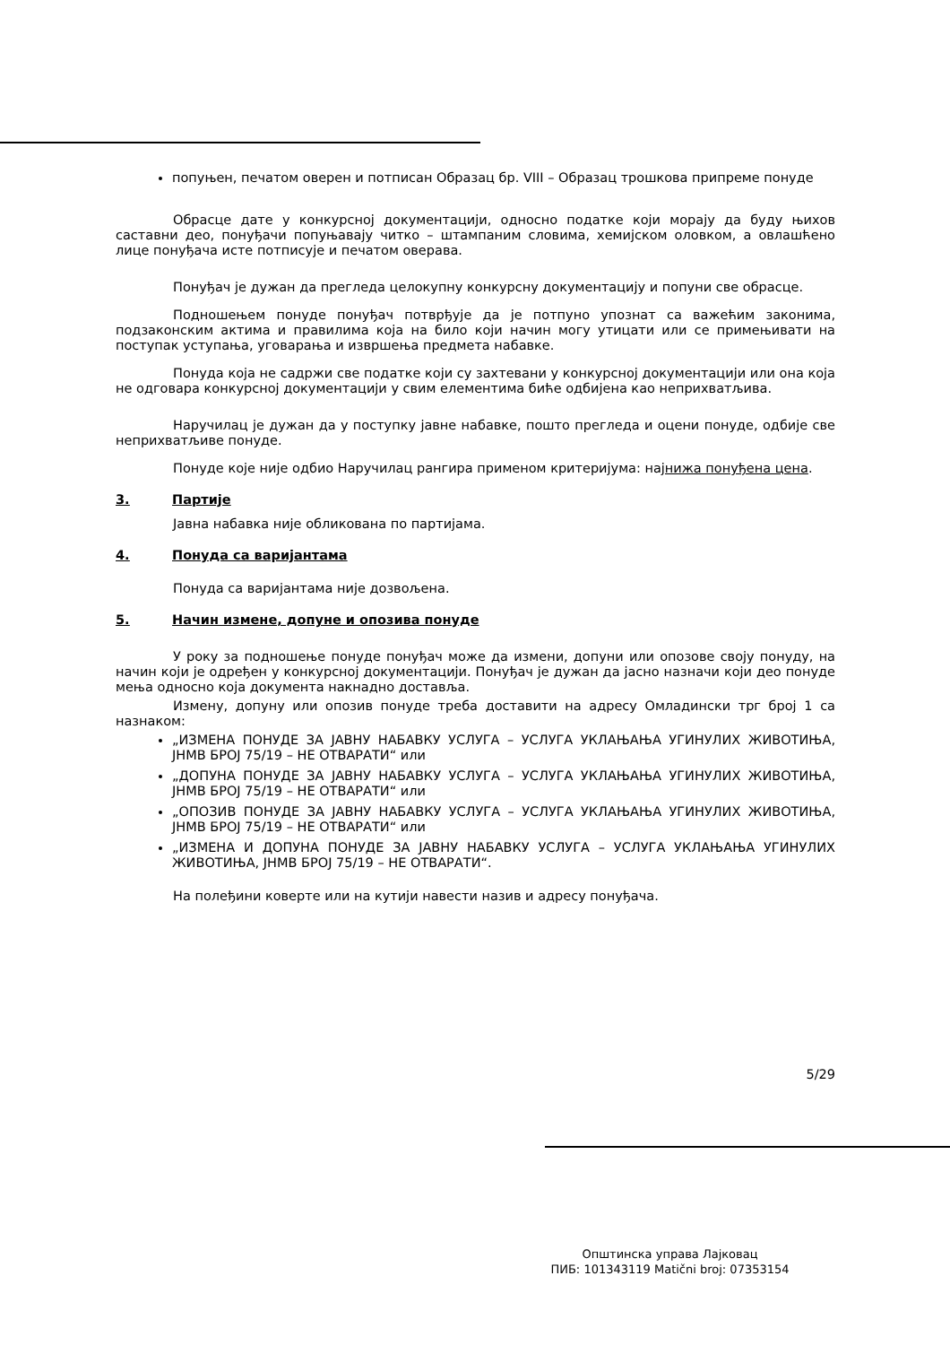попуњен, печатом оверен и потписан Образац бр. VIII – Образац трошкова припреме понуде
Обрасце дате у конкурсној документацији, односно податке који морају да буду њихов саставни део, понуђачи попуњавају читко – штампаним словима, хемијском оловком, а овлашћено лице понуђача исте потписује и печатом оверава.
Понуђач је дужан да прегледа целокупну конкурсну документацију и попуни све обрасце.
Подношењем понуде понуђач потврђује да је потпуно упознат са важећим законима, подзаконским актима и правилима која на било који начин могу утицати или се примењивати на поступак уступања, уговарања и извршења предмета набавке.
Понуда која не садржи све податке који су захтевани у конкурсној документацији или она која не одговара конкурсној документацији у свим елементима биће одбијена као неприхватљива.
Наручилац је дужан да у поступку јавне набавке, пошто прегледа и оцени понуде, одбије све неприхватљиве понуде.
Понуде које није одбио Наручилац рангира применом критеријума: најнижа понуђена цена.
3. Партије
Јавна набавка није обликована по партијама.
4. Понуда са варијантама
Понуда са варијантама није дозвољена.
5. Начин измене, допуне и опозива понуде
У року за подношење понуде понуђач може да измени, допуни или опозове своју понуду, на начин који је одређен у конкурсној документацији. Понуђач је дужан да јасно назначи који део понуде мења односно која документа накнадно доставља.
Измену, допуну или опозив понуде треба доставити на адресу Омладински трг број 1 са назнаком:
„ИЗМЕНА ПОНУДЕ ЗА ЈАВНУ НАБАВКУ УСЛУГА – УСЛУГА УКЛАЊАЊА УГИНУЛИХ ЖИВОТИЊА, ЈНМВ БРОЈ 75/19 – НЕ ОТВАРАТИ“ или
„ДОПУНА ПОНУДЕ ЗА ЈАВНУ НАБАВКУ УСЛУГА – УСЛУГА УКЛАЊАЊА УГИНУЛИХ ЖИВОТИЊА, ЈНМВ БРОЈ 75/19 – НЕ ОТВАРАТИ“ или
„ОПОЗИВ ПОНУДЕ ЗА ЈАВНУ НАБАВКУ УСЛУГА – УСЛУГА УКЛАЊАЊА УГИНУЛИХ ЖИВОТИЊА, ЈНМВ БРОЈ 75/19 – НЕ ОТВАРАТИ“ или
„ИЗМЕНА И ДОПУНА ПОНУДЕ ЗА ЈАВНУ НАБАВКУ УСЛУГА – УСЛУГА УКЛАЊАЊА УГИНУЛИХ ЖИВОТИЊА, ЈНМВ БРОЈ 75/19 – НЕ ОТВАРАТИ“.
На полеђини коверте или на кутији навести назив и адресу понуђача.
5/29
Општинска управа Лајковац
ПИБ: 101343119 Matični broj: 07353154